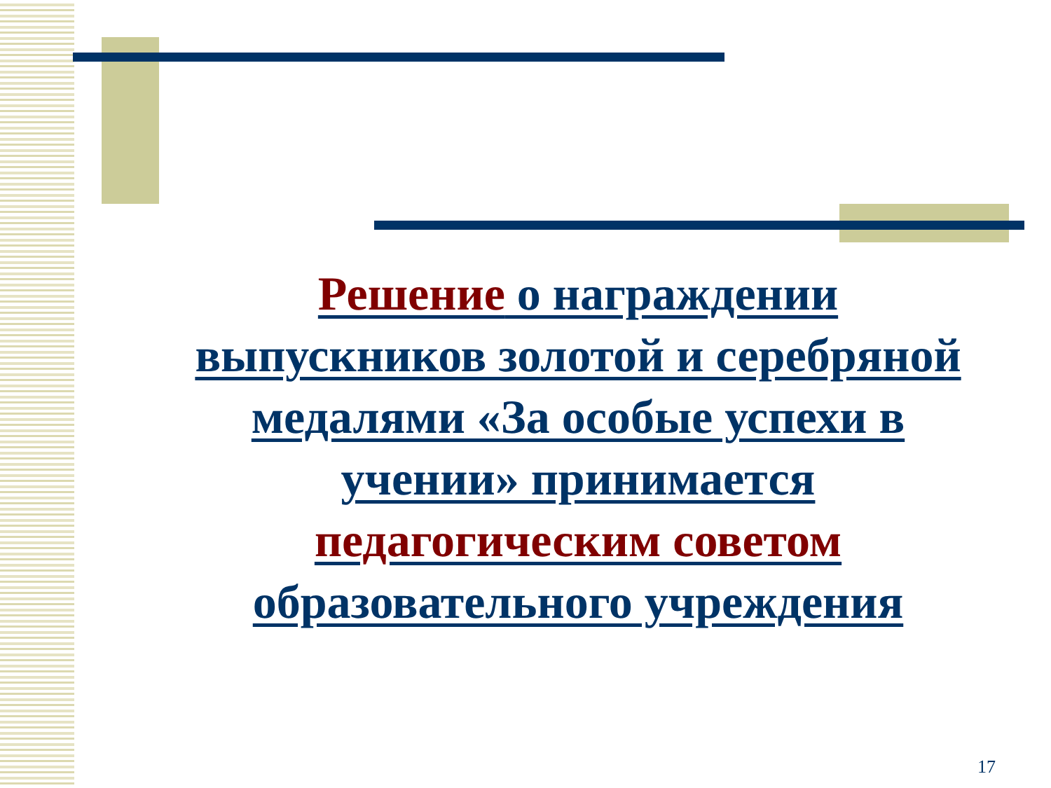Решение о награждении выпускников золотой и серебряной медалями «За особые успехи в учении» принимается педагогическим советом образовательного учреждения
17